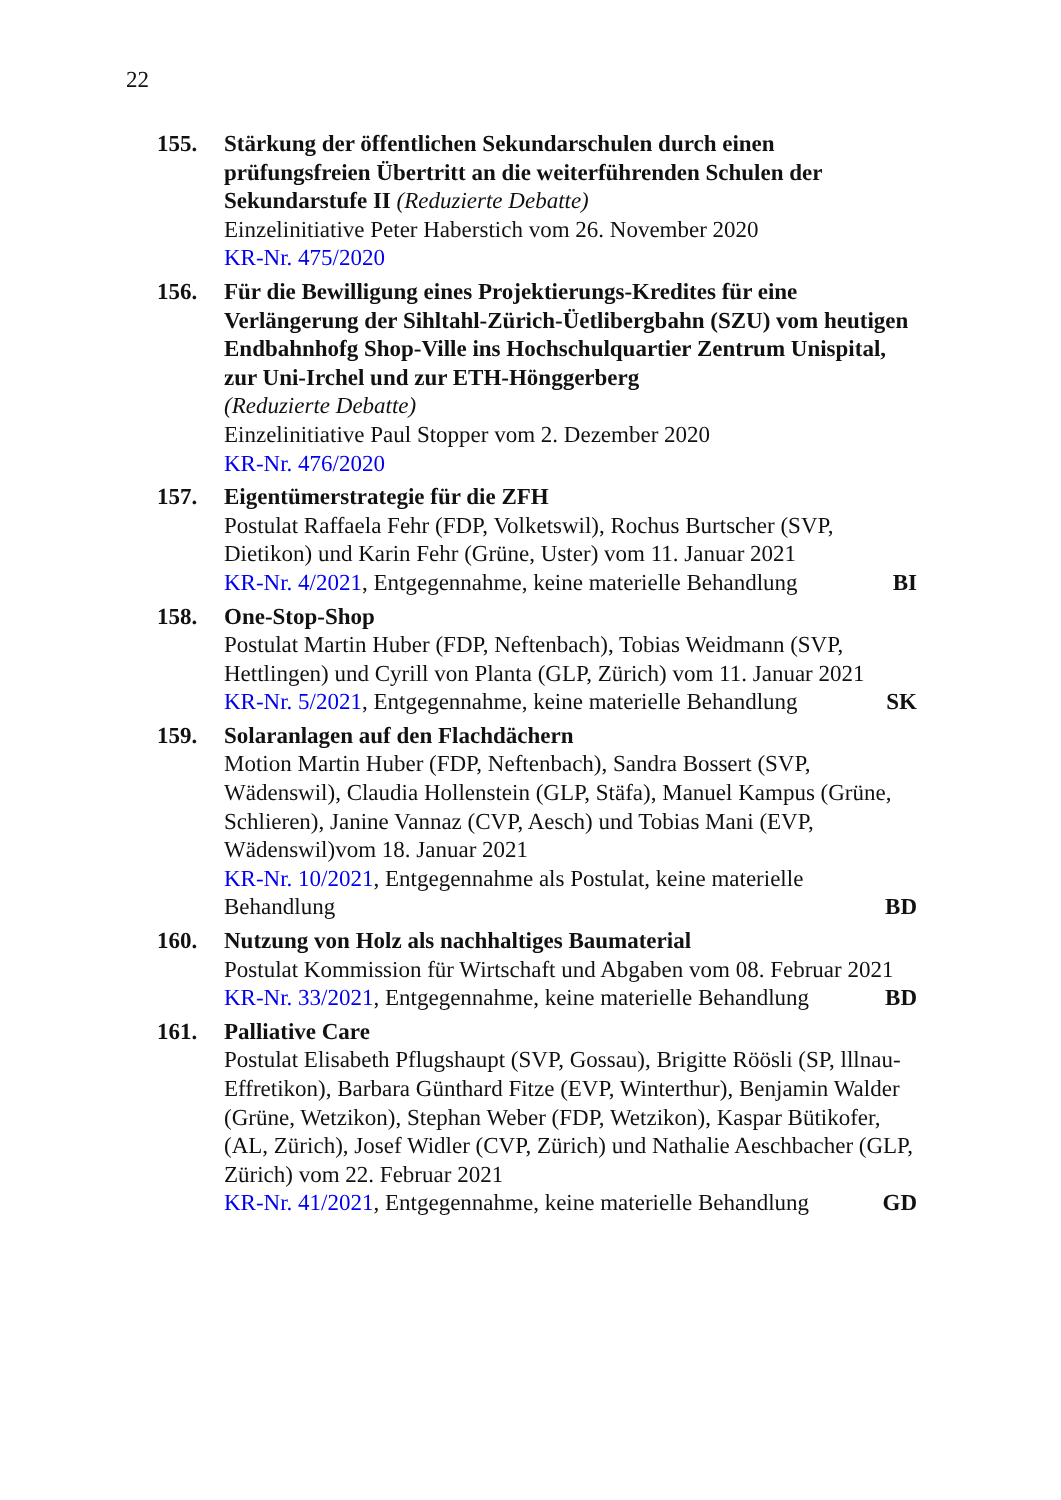22
155. Stärkung der öffentlichen Sekundarschulen durch einen prüfungsfreien Übertritt an die weiterführenden Schulen der Sekundarstufe II (Reduzierte Debatte)
Einzelinitiative Peter Haberstich vom 26. November 2020
KR-Nr. 475/2020
156. Für die Bewilligung eines Projektierungs-Kredites für eine Verlängerung der Sihltahl-Zürich-Üetlibergbahn (SZU) vom heutigen Endbahnhofg Shop-Ville ins Hochschulquartier Zentrum Unispital, zur Uni-Irchel und zur ETH-Hönggerberg
(Reduzierte Debatte)
Einzelinitiative Paul Stopper vom 2. Dezember 2020
KR-Nr. 476/2020
157. Eigentümerstrategie für die ZFH
Postulat Raffaela Fehr (FDP, Volketswil), Rochus Burtscher (SVP, Dietikon) und Karin Fehr (Grüne, Uster) vom 11. Januar 2021
KR-Nr. 4/2021, Entgegennahme, keine materielle Behandlung BI
158. One-Stop-Shop
Postulat Martin Huber (FDP, Neftenbach), Tobias Weidmann (SVP, Hettlingen) und Cyrill von Planta (GLP, Zürich) vom 11. Januar 2021
KR-Nr. 5/2021, Entgegennahme, keine materielle Behandlung SK
159. Solaranlagen auf den Flachdächern
Motion Martin Huber (FDP, Neftenbach), Sandra Bossert (SVP, Wädenswil), Claudia Hollenstein (GLP, Stäfa), Manuel Kampus (Grüne, Schlieren), Janine Vannaz (CVP, Aesch) und Tobias Mani (EVP, Wädenswil)vom 18. Januar 2021
KR-Nr. 10/2021, Entgegennahme als Postulat, keine materielle
Behandlung BD
160. Nutzung von Holz als nachhaltiges Baumaterial
Postulat Kommission für Wirtschaft und Abgaben vom 08. Februar 2021
KR-Nr. 33/2021, Entgegennahme, keine materielle Behandlung BD
161. Palliative Care
Postulat Elisabeth Pflugshaupt (SVP, Gossau), Brigitte Röösli (SP, lllnau-Effretikon), Barbara Günthard Fitze (EVP, Winterthur), Benjamin Walder (Grüne, Wetzikon), Stephan Weber (FDP, Wetzikon), Kaspar Bütikofer, (AL, Zürich), Josef Widler (CVP, Zürich) und Nathalie Aeschbacher (GLP, Zürich) vom 22. Februar 2021
KR-Nr. 41/2021, Entgegennahme, keine materielle Behandlung GD